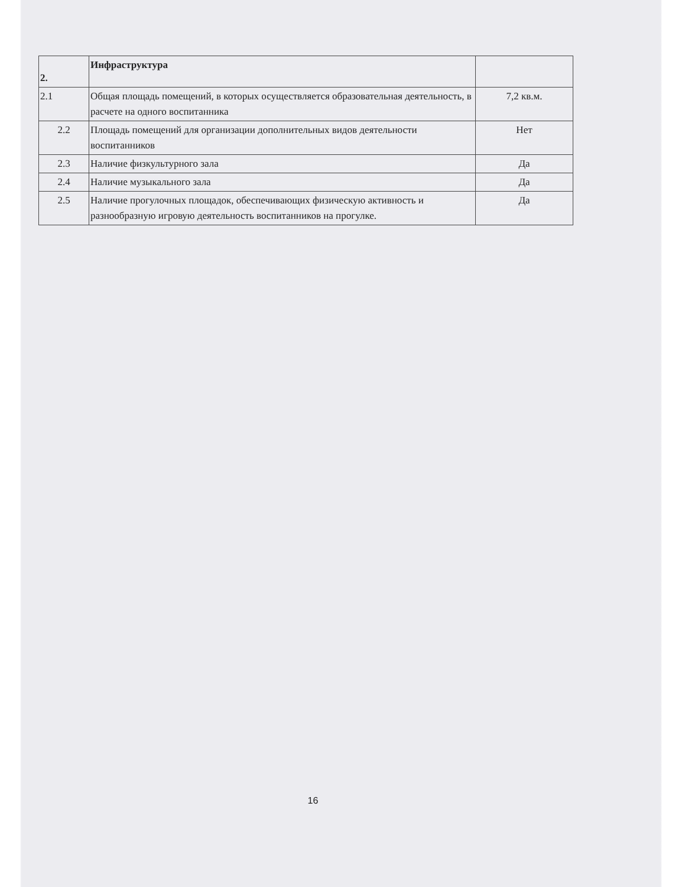| 2. | Инфраструктура | |
| 2.1 | Общая площадь помещений, в которых осуществляется образовательная деятельность, в расчете на одного воспитанника | 7,2 кв.м. |
| 2.2 | Площадь помещений для организации дополнительных видов деятельности воспитанников | Нет |
| 2.3 | Наличие физкультурного зала | Да |
| 2.4 | Наличие музыкального зала | Да |
| 2.5 | Наличие прогулочных площадок, обеспечивающих физическую активность и разнообразную игровую деятельность воспитанников на прогулке. | Да |
16